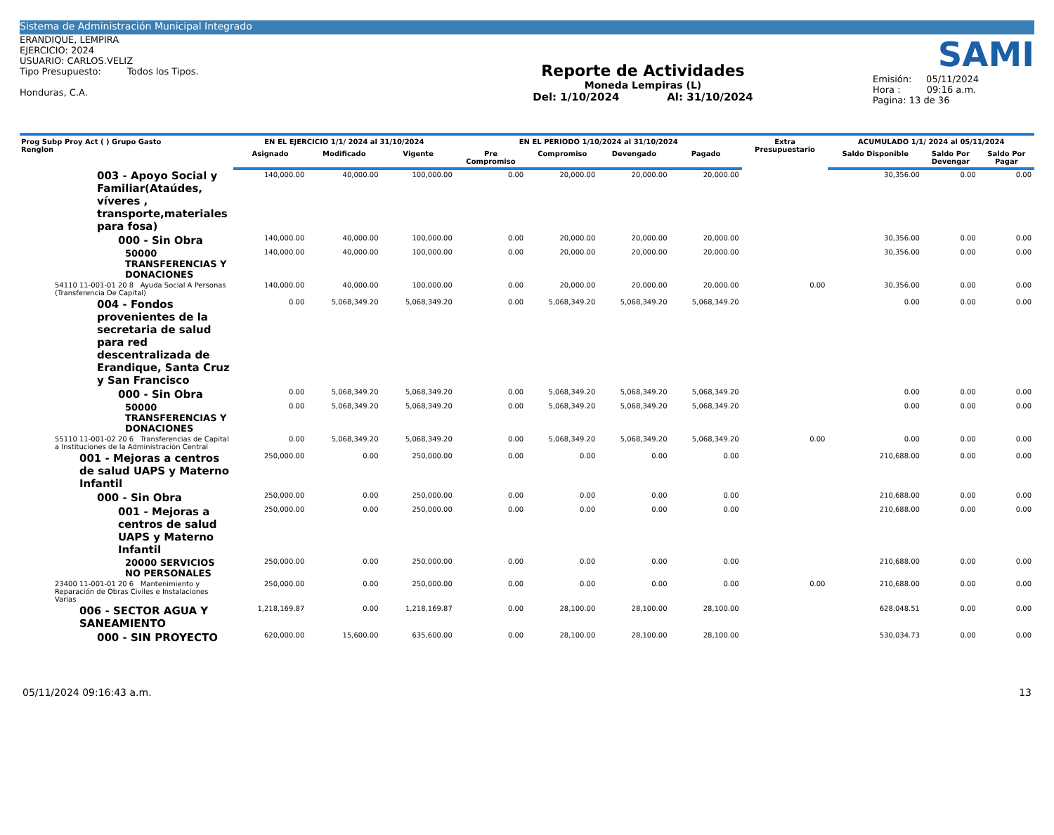Sistema de Administración Municipal Integrado
ERANDIQUE, LEMPIRA
EJERCICIO: 2024
USUARIO: CARLOS.VELIZ
Tipo Presupuesto: Todos los Tipos.
Honduras, C.A.
Reporte de Actividades
Moneda Lempiras (L)
Del: 1/10/2024 Al: 31/10/2024
SAMI
Emisión: 05/11/2024
Hora : 09:16 a.m.
Pagina: 13 de 36
| Prog Subp Proy Act ( ) Grupo Gasto Renglon | EN EL EJERCICIO 1/1/ 2024 al 31/10/2024 | | | EN EL PERIODO 1/10/2024 al 31/10/2024 | | | | Extra Presupuestario | ACUMULADO 1/1/ 2024 al 05/11/2024 | | |
| --- | --- | --- | --- | --- | --- | --- | --- | --- | --- | --- | --- |
| | Asignado | Modificado | Vigente | Pre Compromiso | Compromiso | Devengado | Pagado | | Saldo Disponible | Saldo Por Devengar | Saldo Por Pagar |
| 003 - Apoyo Social y Familiar(Ataúdes, víveres , transporte,materiales para fosa) | 140,000.00 | 40,000.00 | 100,000.00 | 0.00 | 20,000.00 | 20,000.00 | 20,000.00 | | 30,356.00 | 0.00 | 0.00 |
| 000 - Sin Obra | 140,000.00 | 40,000.00 | 100,000.00 | 0.00 | 20,000.00 | 20,000.00 | 20,000.00 | | 30,356.00 | 0.00 | 0.00 |
| 50000 TRANSFERENCIAS Y DONACIONES | 140,000.00 | 40,000.00 | 100,000.00 | 0.00 | 20,000.00 | 20,000.00 | 20,000.00 | | 30,356.00 | 0.00 | 0.00 |
| 54110 11-001-01 20 8 Ayuda Social A Personas (Transferencia De Capital) | 140,000.00 | 40,000.00 | 100,000.00 | 0.00 | 20,000.00 | 20,000.00 | 20,000.00 | 0.00 | 30,356.00 | 0.00 | 0.00 |
| 004 - Fondos provenientes de la secretaria de salud para red descentralizada de Erandique, Santa Cruz y San Francisco | 0.00 | 5,068,349.20 | 5,068,349.20 | 0.00 | 5,068,349.20 | 5,068,349.20 | 5,068,349.20 | | 0.00 | 0.00 | 0.00 |
| 000 - Sin Obra | 0.00 | 5,068,349.20 | 5,068,349.20 | 0.00 | 5,068,349.20 | 5,068,349.20 | 5,068,349.20 | | 0.00 | 0.00 | 0.00 |
| 50000 TRANSFERENCIAS Y DONACIONES | 0.00 | 5,068,349.20 | 5,068,349.20 | 0.00 | 5,068,349.20 | 5,068,349.20 | 5,068,349.20 | | 0.00 | 0.00 | 0.00 |
| 55110 11-001-02 20 6 Transferencias de Capital a Instituciones de la Administración Central | 0.00 | 5,068,349.20 | 5,068,349.20 | 0.00 | 5,068,349.20 | 5,068,349.20 | 5,068,349.20 | 0.00 | 0.00 | 0.00 | 0.00 |
| 001 - Mejoras a centros de salud UAPS y Materno Infantil | 250,000.00 | 0.00 | 250,000.00 | 0.00 | 0.00 | 0.00 | 0.00 | | 210,688.00 | 0.00 | 0.00 |
| 000 - Sin Obra | 250,000.00 | 0.00 | 250,000.00 | 0.00 | 0.00 | 0.00 | 0.00 | | 210,688.00 | 0.00 | 0.00 |
| 001 - Mejoras a centros de salud UAPS y Materno Infantil | 250,000.00 | 0.00 | 250,000.00 | 0.00 | 0.00 | 0.00 | 0.00 | | 210,688.00 | 0.00 | 0.00 |
| 20000 SERVICIOS NO PERSONALES | 250,000.00 | 0.00 | 250,000.00 | 0.00 | 0.00 | 0.00 | 0.00 | | 210,688.00 | 0.00 | 0.00 |
| 23400 11-001-01 20 6 Mantenimiento y Reparación de Obras Civiles e Instalaciones Varias | 250,000.00 | 0.00 | 250,000.00 | 0.00 | 0.00 | 0.00 | 0.00 | 0.00 | 210,688.00 | 0.00 | 0.00 |
| 006 - SECTOR AGUA Y SANEAMIENTO | 1,218,169.87 | 0.00 | 1,218,169.87 | 0.00 | 28,100.00 | 28,100.00 | 28,100.00 | | 628,048.51 | 0.00 | 0.00 |
| 000 - SIN PROYECTO | 620,000.00 | 15,600.00 | 635,600.00 | 0.00 | 28,100.00 | 28,100.00 | 28,100.00 | | 530,034.73 | 0.00 | 0.00 |
05/11/2024 09:16:43 a.m. 13